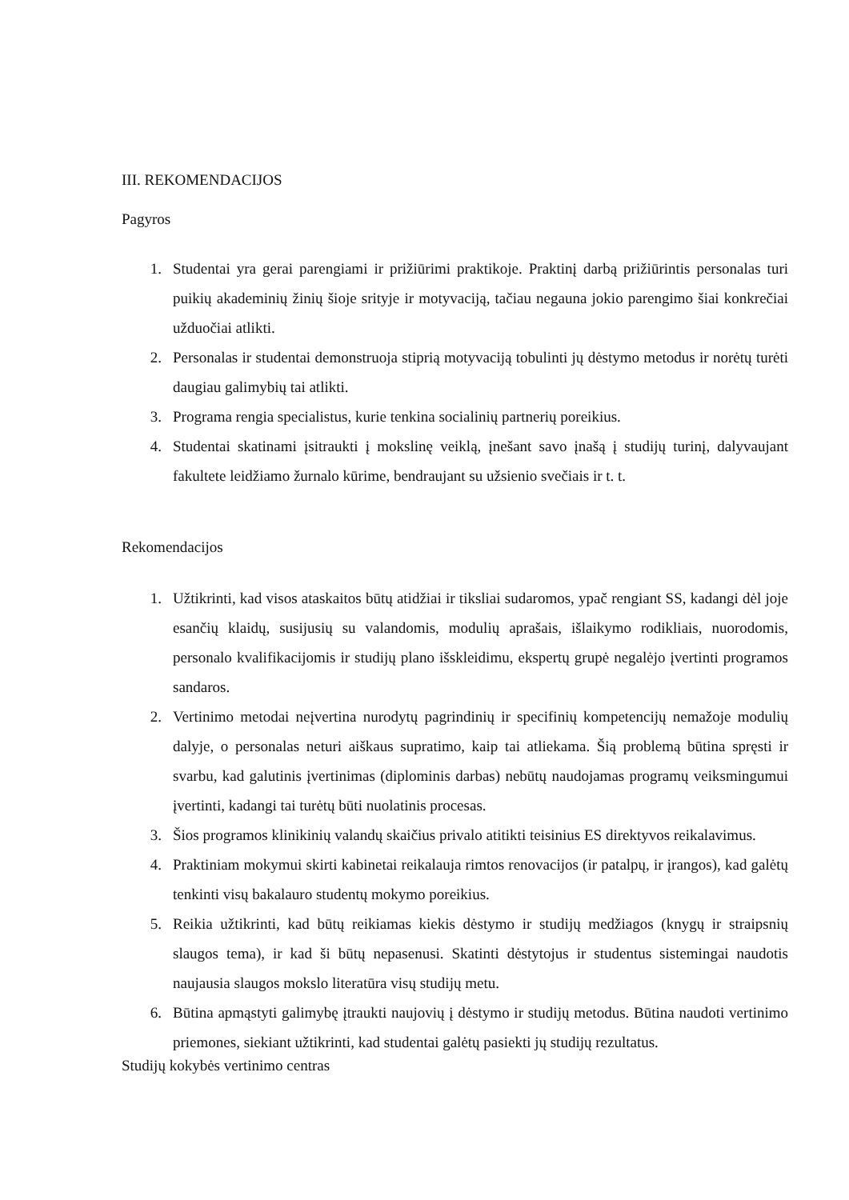III. REKOMENDACIJOS
Pagyros
1. Studentai yra gerai parengiami ir prižiūrimi praktikoje. Praktinį darbą prižiūrintis personalas turi puikių akademinių žinių šioje srityje ir motyvaciją, tačiau negauna jokio parengimo šiai konkrečiai užduočiai atlikti.
2. Personalas ir studentai demonstruoja stiprią motyvaciją tobulinti jų dėstymo metodus ir norėtų turėti daugiau galimybių tai atlikti.
3. Programa rengia specialistus, kurie tenkina socialinių partnerių poreikius.
4. Studentai skatinami įsitraukti į mokslinę veiklą, įnešant savo įnašą į studijų turinį, dalyvaujant fakultete leidžiamo žurnalo kūrime, bendraujant su užsienio svečiais ir t. t.
Rekomendacijos
1. Užtikrinti, kad visos ataskaitos būtų atidžiai ir tiksliai sudaromos, ypač rengiant SS, kadangi dėl joje esančių klaidų, susijusių su valandomis, modulių aprašais, išlaikymo rodikliais, nuorodomis, personalo kvalifikacijomis ir studijų plano išskleidimu, ekspertų grupė negalėjo įvertinti programos sandaros.
2. Vertinimo metodai neįvertina nurodytų pagrindinių ir specifinių kompetencijų nemažoje modulių dalyje, o personalas neturi aiškaus supratimo, kaip tai atliekama. Šią problemą būtina spręsti ir svarbu, kad galutinis įvertinimas (diplominis darbas) nebūtų naudojamas programų veiksmingumui įvertinti, kadangi tai turėtų būti nuolatinis procesas.
3. Šios programos klinikinių valandų skaičius privalo atitikti teisinius ES direktyvos reikalavimus.
4. Praktiniam mokymui skirti kabinetai reikalauja rimtos renovacijos (ir patalpų, ir įrangos), kad galėtų tenkinti visų bakalauro studentų mokymo poreikius.
5. Reikia užtikrinti, kad būtų reikiamas kiekis dėstymo ir studijų medžiagos (knygų ir straipsnių slaugos tema), ir kad ši būtų nepasenusi. Skatinti dėstytojus ir studentus sistemingai naudotis naujausia slaugos mokslo literatūra visų studijų metu.
6. Būtina apmąstyti galimybę įtraukti naujovių į dėstymo ir studijų metodus. Būtina naudoti vertinimo priemones, siekiant užtikrinti, kad studentai galėtų pasiekti jų studijų rezultatus.
Studijų kokybės vertinimo centras